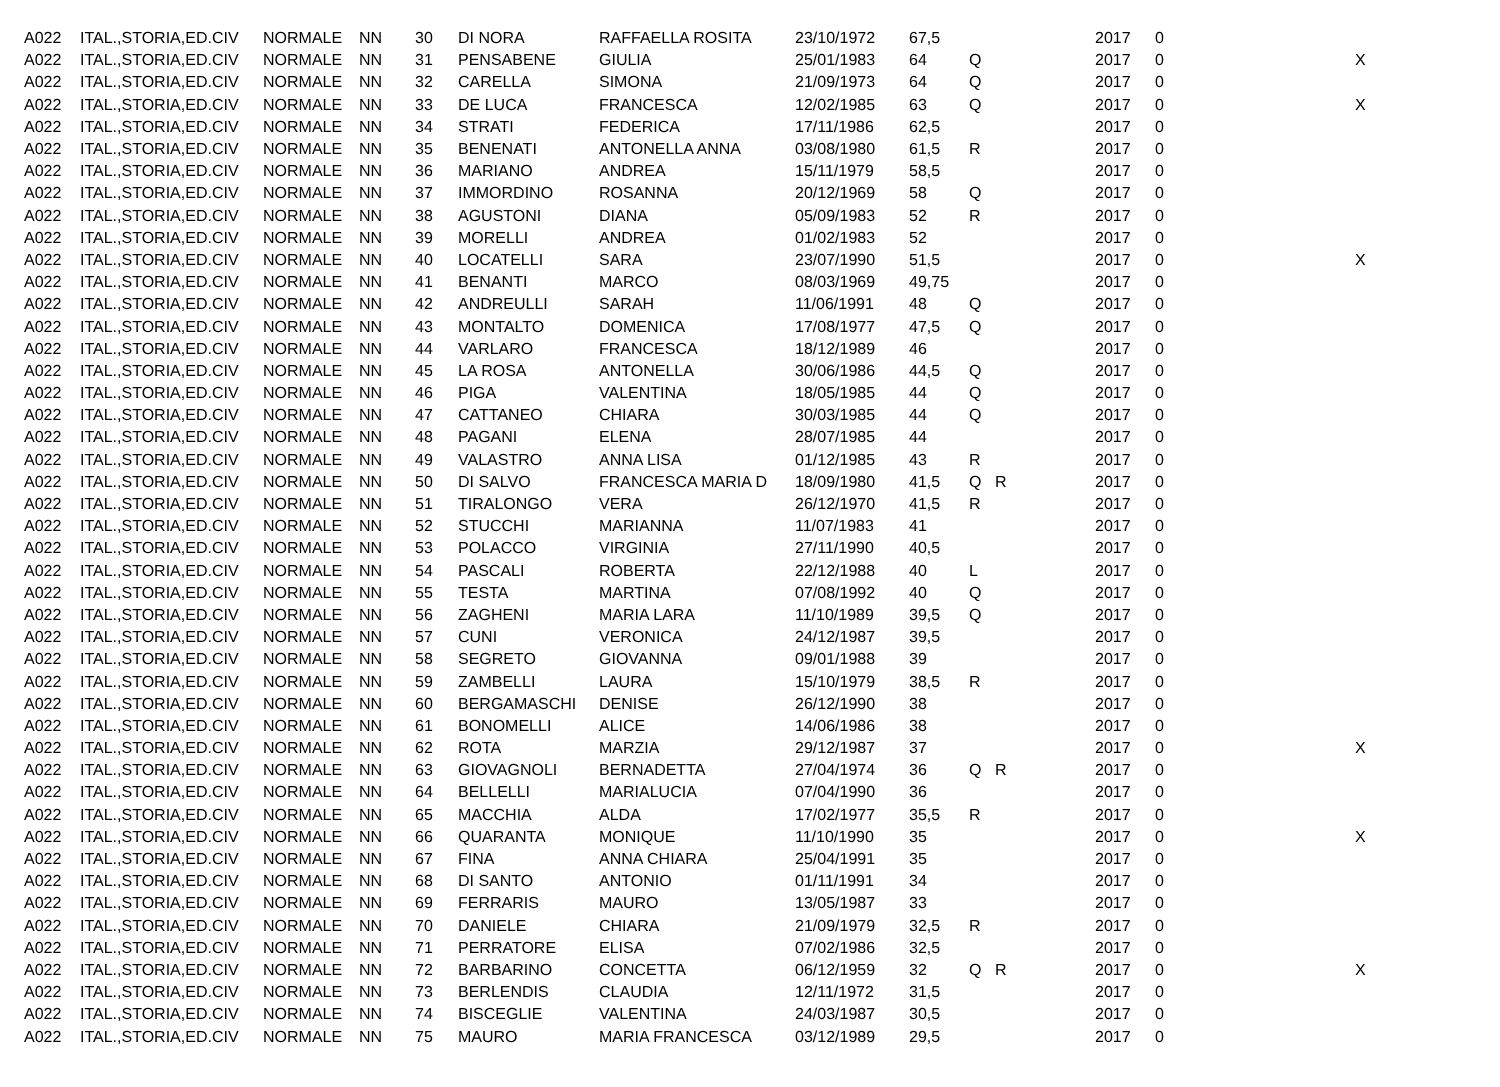| A022 | ITAL.,STORIA,ED.CIV | NORMALE | NN | 30 | DI NORA | RAFFAELLA ROSITA | 23/10/1972 | 67,5 | | | 2017 | 0 | |
| A022 | ITAL.,STORIA,ED.CIV | NORMALE | NN | 31 | PENSABENE | GIULIA | 25/01/1983 | 64 | Q | | 2017 | 0 | X |
| A022 | ITAL.,STORIA,ED.CIV | NORMALE | NN | 32 | CARELLA | SIMONA | 21/09/1973 | 64 | Q | | 2017 | 0 | |
| A022 | ITAL.,STORIA,ED.CIV | NORMALE | NN | 33 | DE LUCA | FRANCESCA | 12/02/1985 | 63 | Q | | 2017 | 0 | X |
| A022 | ITAL.,STORIA,ED.CIV | NORMALE | NN | 34 | STRATI | FEDERICA | 17/11/1986 | 62,5 | | | 2017 | 0 | |
| A022 | ITAL.,STORIA,ED.CIV | NORMALE | NN | 35 | BENENATI | ANTONELLA ANNA | 03/08/1980 | 61,5 | R | | 2017 | 0 | |
| A022 | ITAL.,STORIA,ED.CIV | NORMALE | NN | 36 | MARIANO | ANDREA | 15/11/1979 | 58,5 | | | 2017 | 0 | |
| A022 | ITAL.,STORIA,ED.CIV | NORMALE | NN | 37 | IMMORDINO | ROSANNA | 20/12/1969 | 58 | Q | | 2017 | 0 | |
| A022 | ITAL.,STORIA,ED.CIV | NORMALE | NN | 38 | AGUSTONI | DIANA | 05/09/1983 | 52 | R | | 2017 | 0 | |
| A022 | ITAL.,STORIA,ED.CIV | NORMALE | NN | 39 | MORELLI | ANDREA | 01/02/1983 | 52 | | | 2017 | 0 | |
| A022 | ITAL.,STORIA,ED.CIV | NORMALE | NN | 40 | LOCATELLI | SARA | 23/07/1990 | 51,5 | | | 2017 | 0 | X |
| A022 | ITAL.,STORIA,ED.CIV | NORMALE | NN | 41 | BENANTI | MARCO | 08/03/1969 | 49,75 | | | 2017 | 0 | |
| A022 | ITAL.,STORIA,ED.CIV | NORMALE | NN | 42 | ANDREULLI | SARAH | 11/06/1991 | 48 | Q | | 2017 | 0 | |
| A022 | ITAL.,STORIA,ED.CIV | NORMALE | NN | 43 | MONTALTO | DOMENICA | 17/08/1977 | 47,5 | Q | | 2017 | 0 | |
| A022 | ITAL.,STORIA,ED.CIV | NORMALE | NN | 44 | VARLARO | FRANCESCA | 18/12/1989 | 46 | | | 2017 | 0 | |
| A022 | ITAL.,STORIA,ED.CIV | NORMALE | NN | 45 | LA ROSA | ANTONELLA | 30/06/1986 | 44,5 | Q | | 2017 | 0 | |
| A022 | ITAL.,STORIA,ED.CIV | NORMALE | NN | 46 | PIGA | VALENTINA | 18/05/1985 | 44 | Q | | 2017 | 0 | |
| A022 | ITAL.,STORIA,ED.CIV | NORMALE | NN | 47 | CATTANEO | CHIARA | 30/03/1985 | 44 | Q | | 2017 | 0 | |
| A022 | ITAL.,STORIA,ED.CIV | NORMALE | NN | 48 | PAGANI | ELENA | 28/07/1985 | 44 | | | 2017 | 0 | |
| A022 | ITAL.,STORIA,ED.CIV | NORMALE | NN | 49 | VALASTRO | ANNA LISA | 01/12/1985 | 43 | R | | 2017 | 0 | |
| A022 | ITAL.,STORIA,ED.CIV | NORMALE | NN | 50 | DI SALVO | FRANCESCA MARIA D | 18/09/1980 | 41,5 | Q | R | 2017 | 0 | |
| A022 | ITAL.,STORIA,ED.CIV | NORMALE | NN | 51 | TIRALONGO | VERA | 26/12/1970 | 41,5 | R | | 2017 | 0 | |
| A022 | ITAL.,STORIA,ED.CIV | NORMALE | NN | 52 | STUCCHI | MARIANNA | 11/07/1983 | 41 | | | 2017 | 0 | |
| A022 | ITAL.,STORIA,ED.CIV | NORMALE | NN | 53 | POLACCO | VIRGINIA | 27/11/1990 | 40,5 | | | 2017 | 0 | |
| A022 | ITAL.,STORIA,ED.CIV | NORMALE | NN | 54 | PASCALI | ROBERTA | 22/12/1988 | 40 | L | | 2017 | 0 | |
| A022 | ITAL.,STORIA,ED.CIV | NORMALE | NN | 55 | TESTA | MARTINA | 07/08/1992 | 40 | Q | | 2017 | 0 | |
| A022 | ITAL.,STORIA,ED.CIV | NORMALE | NN | 56 | ZAGHENI | MARIA LARA | 11/10/1989 | 39,5 | Q | | 2017 | 0 | |
| A022 | ITAL.,STORIA,ED.CIV | NORMALE | NN | 57 | CUNI | VERONICA | 24/12/1987 | 39,5 | | | 2017 | 0 | |
| A022 | ITAL.,STORIA,ED.CIV | NORMALE | NN | 58 | SEGRETO | GIOVANNA | 09/01/1988 | 39 | | | 2017 | 0 | |
| A022 | ITAL.,STORIA,ED.CIV | NORMALE | NN | 59 | ZAMBELLI | LAURA | 15/10/1979 | 38,5 | R | | 2017 | 0 | |
| A022 | ITAL.,STORIA,ED.CIV | NORMALE | NN | 60 | BERGAMASCHI | DENISE | 26/12/1990 | 38 | | | 2017 | 0 | |
| A022 | ITAL.,STORIA,ED.CIV | NORMALE | NN | 61 | BONOMELLI | ALICE | 14/06/1986 | 38 | | | 2017 | 0 | |
| A022 | ITAL.,STORIA,ED.CIV | NORMALE | NN | 62 | ROTA | MARZIA | 29/12/1987 | 37 | | | 2017 | 0 | X |
| A022 | ITAL.,STORIA,ED.CIV | NORMALE | NN | 63 | GIOVAGNOLI | BERNADETTA | 27/04/1974 | 36 | Q | R | 2017 | 0 | |
| A022 | ITAL.,STORIA,ED.CIV | NORMALE | NN | 64 | BELLELLI | MARIALUCIA | 07/04/1990 | 36 | | | 2017 | 0 | |
| A022 | ITAL.,STORIA,ED.CIV | NORMALE | NN | 65 | MACCHIA | ALDA | 17/02/1977 | 35,5 | R | | 2017 | 0 | |
| A022 | ITAL.,STORIA,ED.CIV | NORMALE | NN | 66 | QUARANTA | MONIQUE | 11/10/1990 | 35 | | | 2017 | 0 | X |
| A022 | ITAL.,STORIA,ED.CIV | NORMALE | NN | 67 | FINA | ANNA CHIARA | 25/04/1991 | 35 | | | 2017 | 0 | |
| A022 | ITAL.,STORIA,ED.CIV | NORMALE | NN | 68 | DI SANTO | ANTONIO | 01/11/1991 | 34 | | | 2017 | 0 | |
| A022 | ITAL.,STORIA,ED.CIV | NORMALE | NN | 69 | FERRARIS | MAURO | 13/05/1987 | 33 | | | 2017 | 0 | |
| A022 | ITAL.,STORIA,ED.CIV | NORMALE | NN | 70 | DANIELE | CHIARA | 21/09/1979 | 32,5 | R | | 2017 | 0 | |
| A022 | ITAL.,STORIA,ED.CIV | NORMALE | NN | 71 | PERRATORE | ELISA | 07/02/1986 | 32,5 | | | 2017 | 0 | |
| A022 | ITAL.,STORIA,ED.CIV | NORMALE | NN | 72 | BARBARINO | CONCETTA | 06/12/1959 | 32 | Q | R | 2017 | 0 | X |
| A022 | ITAL.,STORIA,ED.CIV | NORMALE | NN | 73 | BERLENDIS | CLAUDIA | 12/11/1972 | 31,5 | | | 2017 | 0 | |
| A022 | ITAL.,STORIA,ED.CIV | NORMALE | NN | 74 | BISCEGLIE | VALENTINA | 24/03/1987 | 30,5 | | | 2017 | 0 | |
| A022 | ITAL.,STORIA,ED.CIV | NORMALE | NN | 75 | MAURO | MARIA FRANCESCA | 03/12/1989 | 29,5 | | | 2017 | 0 | |